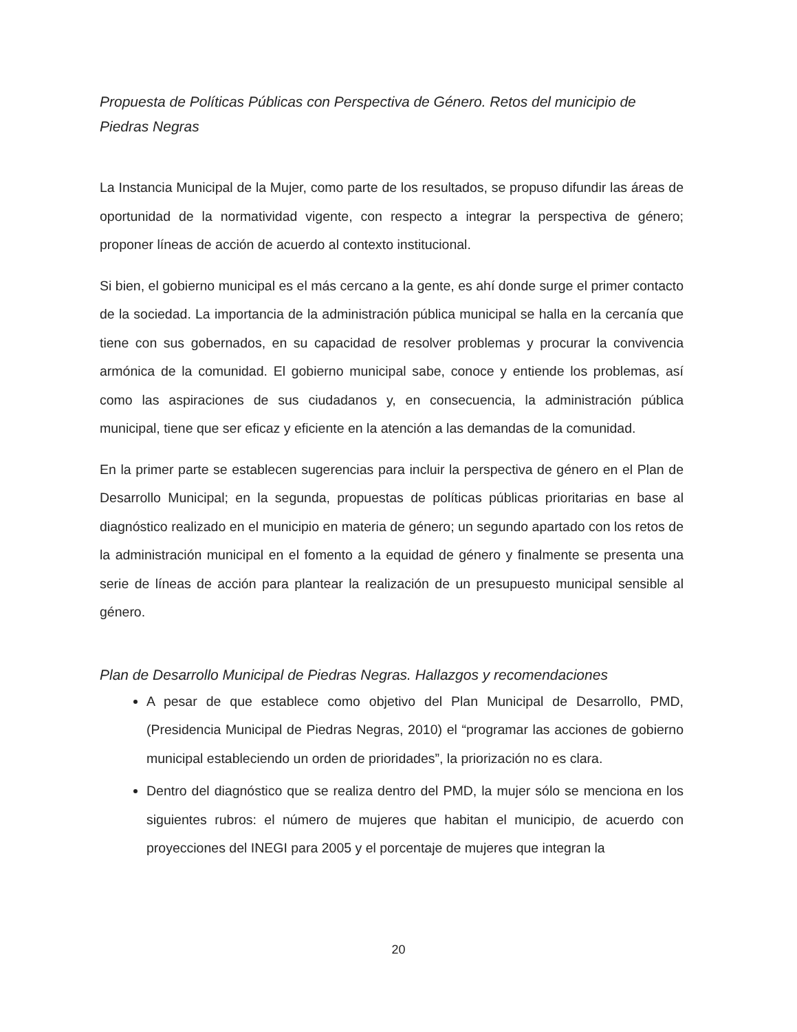Propuesta de Políticas Públicas con Perspectiva de Género. Retos del municipio de Piedras Negras
La Instancia Municipal de la Mujer, como parte de los resultados, se propuso difundir las áreas de oportunidad de la normatividad vigente, con respecto a integrar la perspectiva de género; proponer líneas de acción de acuerdo al contexto institucional.
Si bien, el gobierno municipal es el más cercano a la gente, es ahí donde surge el primer contacto de la sociedad. La importancia de la administración pública municipal se halla en la cercanía que tiene con sus gobernados, en su capacidad de resolver problemas y procurar la convivencia armónica de la comunidad. El gobierno municipal sabe, conoce y entiende los problemas, así como las aspiraciones de sus ciudadanos y, en consecuencia, la administración pública municipal, tiene que ser eficaz y eficiente en la atención a las demandas de la comunidad.
En la primer parte se establecen sugerencias para incluir la perspectiva de género en el Plan de Desarrollo Municipal; en la segunda, propuestas de políticas públicas prioritarias en base al diagnóstico realizado en el municipio en materia de género; un segundo apartado con los retos de la administración municipal en el fomento a la equidad de género y finalmente se presenta una serie de líneas de acción para plantear la realización de un presupuesto municipal sensible al género.
Plan de Desarrollo Municipal de Piedras Negras. Hallazgos y recomendaciones
A pesar de que establece como objetivo del Plan Municipal de Desarrollo, PMD, (Presidencia Municipal de Piedras Negras, 2010) el “programar las acciones de gobierno municipal estableciendo un orden de prioridades”, la priorización no es clara.
Dentro del diagnóstico que se realiza dentro del PMD, la mujer sólo se menciona en los siguientes rubros: el número de mujeres que habitan el municipio, de acuerdo con proyecciones del INEGI para 2005 y el porcentaje de mujeres que integran la
20